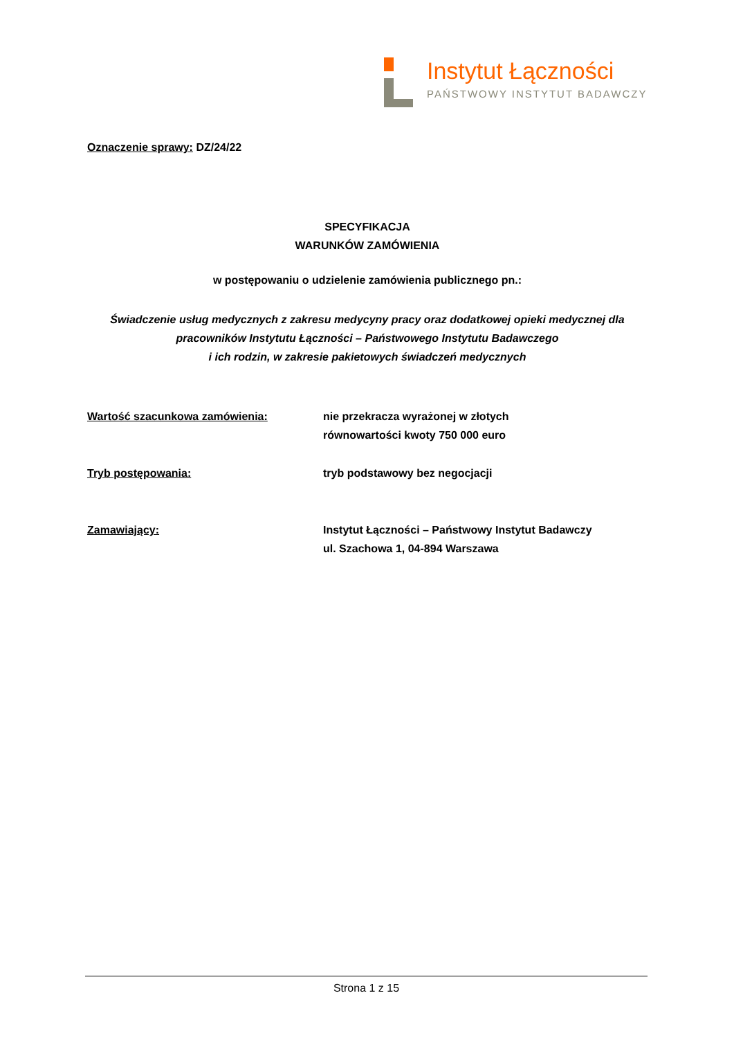Instytut Łączności
PAŃSTWOWY INSTYTUT BADAWCZY
Oznaczenie sprawy: DZ/24/22
SPECYFIKACJA
WARUNKÓW ZAMÓWIENIA
w postępowaniu o udzielenie zamówienia publicznego pn.:
Świadczenie usług medycznych z zakresu medycyny pracy oraz dodatkowej opieki medycznej dla pracowników Instytutu Łączności – Państwowego Instytutu Badawczego
i ich rodzin, w zakresie pakietowych świadczeń medycznych
Wartość szacunkowa zamówienia: nie przekracza wyrażonej w złotych
równowartości kwoty 750 000 euro
Tryb postępowania: tryb podstawowy bez negocjacji
Zamawiający: Instytut Łączności – Państwowy Instytut Badawczy
ul. Szachowa 1, 04-894 Warszawa
Strona 1 z 15